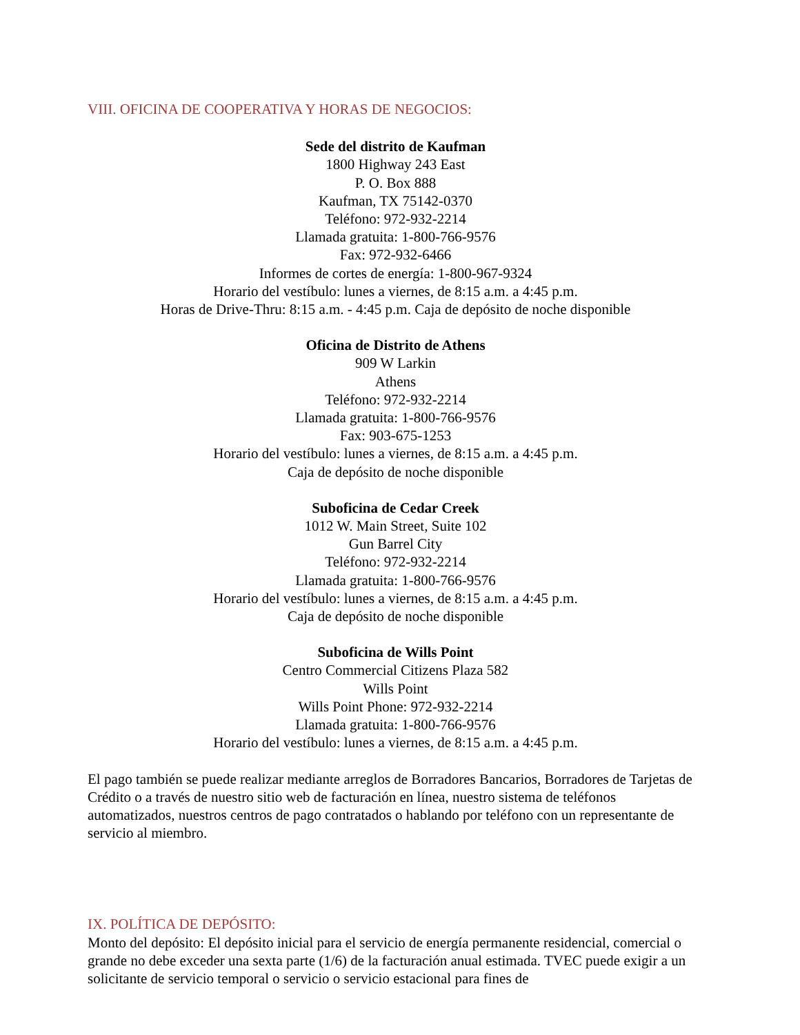VIII. OFICINA DE COOPERATIVA Y HORAS DE NEGOCIOS:
Sede del distrito de Kaufman
1800 Highway 243 East
P. O. Box 888
Kaufman, TX 75142-0370
Teléfono: 972-932-2214
Llamada gratuita: 1-800-766-9576
Fax: 972-932-6466
Informes de cortes de energía: 1-800-967-9324
Horario del vestíbulo: lunes a viernes, de 8:15 a.m. a 4:45 p.m.
Horas de Drive-Thru: 8:15 a.m. - 4:45 p.m. Caja de depósito de noche disponible
Oficina de Distrito de Athens
909 W Larkin
Athens
Teléfono: 972-932-2214
Llamada gratuita: 1-800-766-9576
Fax: 903-675-1253
Horario del vestíbulo: lunes a viernes, de 8:15 a.m. a 4:45 p.m.
Caja de depósito de noche disponible
Suboficina de Cedar Creek
1012 W. Main Street, Suite 102
Gun Barrel City
Teléfono: 972-932-2214
Llamada gratuita: 1-800-766-9576
Horario del vestíbulo: lunes a viernes, de 8:15 a.m. a 4:45 p.m.
Caja de depósito de noche disponible
Suboficina de Wills Point
Centro Commercial Citizens Plaza 582
Wills Point
Wills Point Phone: 972-932-2214
Llamada gratuita: 1-800-766-9576
Horario del vestíbulo: lunes a viernes, de 8:15 a.m. a 4:45 p.m.
El pago también se puede realizar mediante arreglos de Borradores Bancarios, Borradores de Tarjetas de Crédito o a través de nuestro sitio web de facturación en línea, nuestro sistema de teléfonos automatizados, nuestros centros de pago contratados o hablando por teléfono con un representante de servicio al miembro.
IX. POLÍTICA DE DEPÓSITO:
Monto del depósito: El depósito inicial para el servicio de energía permanente residencial, comercial o grande no debe exceder una sexta parte (1/6) de la facturación anual estimada. TVEC puede exigir a un solicitante de servicio temporal o servicio o servicio estacional para fines de